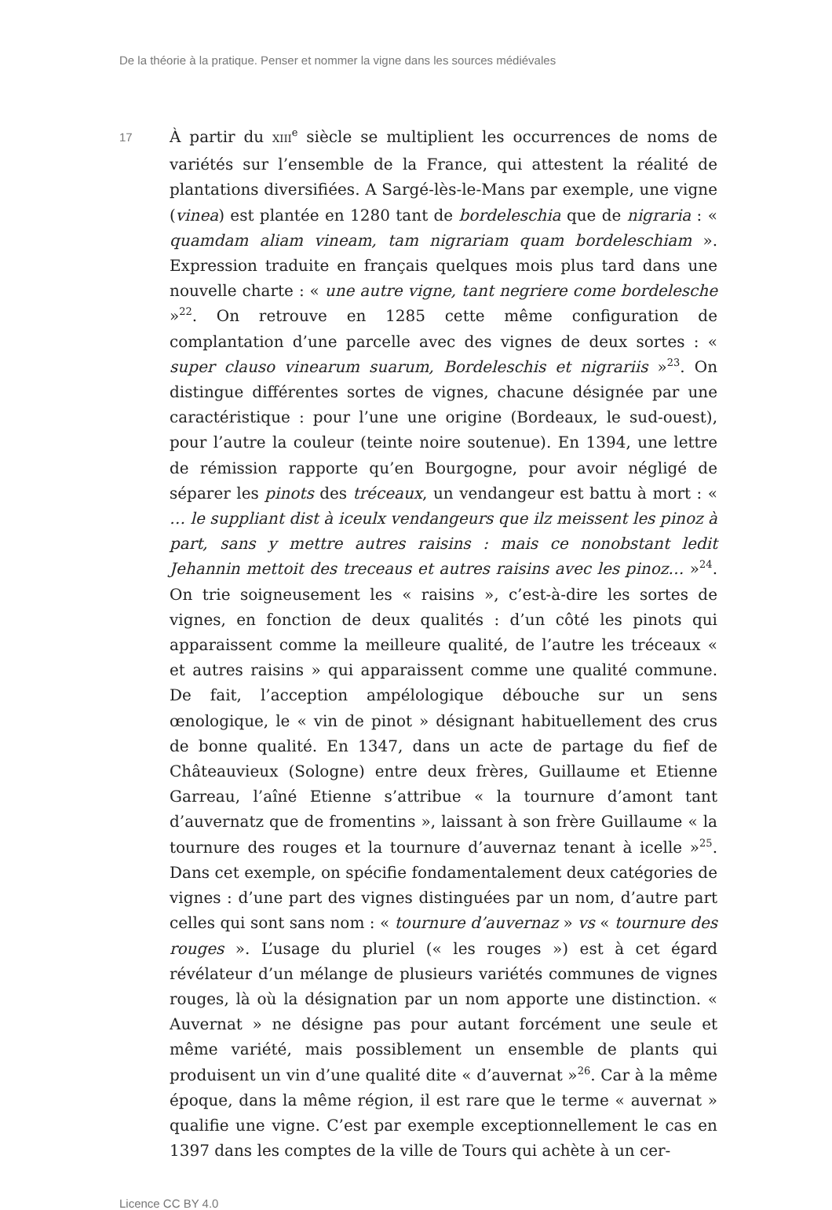De la théorie à la pratique. Penser et nommer la vigne dans les sources médiévales
17
À partir du XIII<sup>e</sup> siècle se multiplient les occurrences de noms de variétés sur l’ensemble de la France, qui attestent la réalité de plantations diversifiées. A Sargé-lès-le-Mans par exemple, une vigne (vinea) est plantée en 1280 tant de bordeleschia que de nigraria : « quamdam aliam vineam, tam nigrariam quam bordeleschiam ». Expression traduite en français quelques mois plus tard dans une nouvelle charte : « une autre vigne, tant negriere come bordelesche »<sup>22</sup>. On retrouve en 1285 cette même configuration de complantation d’une parcelle avec des vignes de deux sortes : « super clauso vinearum suarum, Bordeleschis et nigrariis »<sup>23</sup>. On distingue différentes sortes de vignes, chacune désignée par une caractéristique : pour l’une une origine (Bordeaux, le sud-ouest), pour l’autre la couleur (teinte noire soutenue). En 1394, une lettre de rémission rapporte qu’en Bourgogne, pour avoir négligé de séparer les pinots des tréceaux, un vendangeur est battu à mort : « … le suppliant dist à iceulx vendangeurs que ilz meissent les pinoz à part, sans y mettre autres raisins : mais ce nonobstant ledit Jehannin mettoit des treceaus et autres raisins avec les pinoz… »<sup>24</sup>. On trie soigneusement les « raisins », c’est-à-dire les sortes de vignes, en fonction de deux qualités : d’un côté les pinots qui apparaissent comme la meilleure qualité, de l’autre les tréceaux « et autres raisins » qui apparaissent comme une qualité commune. De fait, l’acception ampélologique débouche sur un sens œnologique, le « vin de pinot » désignant habituellement des crus de bonne qualité. En 1347, dans un acte de partage du fief de Châteauvieux (Sologne) entre deux frères, Guillaume et Etienne Garreau, l’aîné Etienne s’attribue « la tournure d’amont tant d’auvernatz que de fromentins », laissant à son frère Guillaume « la tournure des rouges et la tournure d’auvernaz tenant à icelle »<sup>25</sup>. Dans cet exemple, on spécifie fondamentalement deux catégories de vignes : d’une part des vignes distinguées par un nom, d’autre part celles qui sont sans nom : « tournure d’auvernaz » vs « tournure des rouges ». L’usage du pluriel (« les rouges ») est à cet égard révélateur d’un mélange de plusieurs variétés communes de vignes rouges, là où la désignation par un nom apporte une distinction. « Auvernat » ne désigne pas pour autant forcément une seule et même variété, mais possiblement un ensemble de plants qui produisent un vin d’une qualité dite « d’auvernat »<sup>26</sup>. Car à la même époque, dans la même région, il est rare que le terme « auvernat » qualifie une vigne. C’est par exemple exceptionnellement le cas en 1397 dans les comptes de la ville de Tours qui achète à un cer-
Licence CC BY 4.0